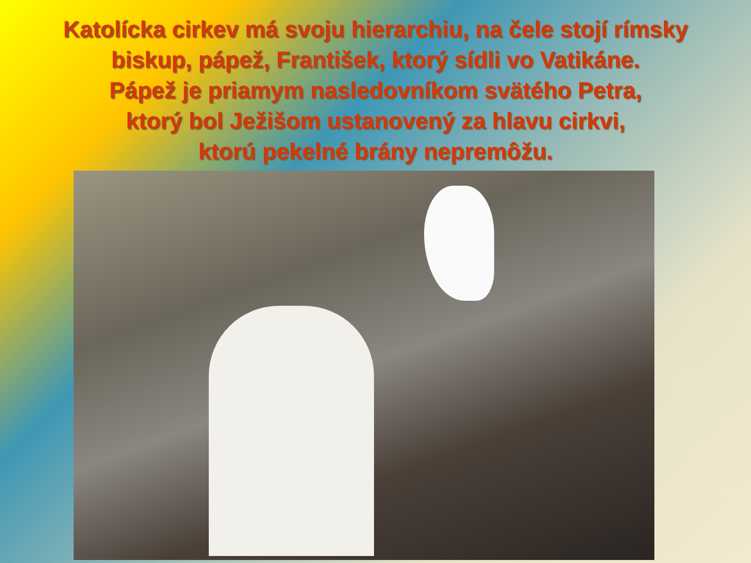Katolícka cirkev má svoju hierarchiu, na čele stojí rímsky biskup, pápež, František, ktorý sídli vo Vatikáne.
Pápež je priamym nasledovníkom svätého Petra,
ktorý bol Ježišom ustanovený za hlavu cirkvi,
ktorú pekelné brány nepremôžu.